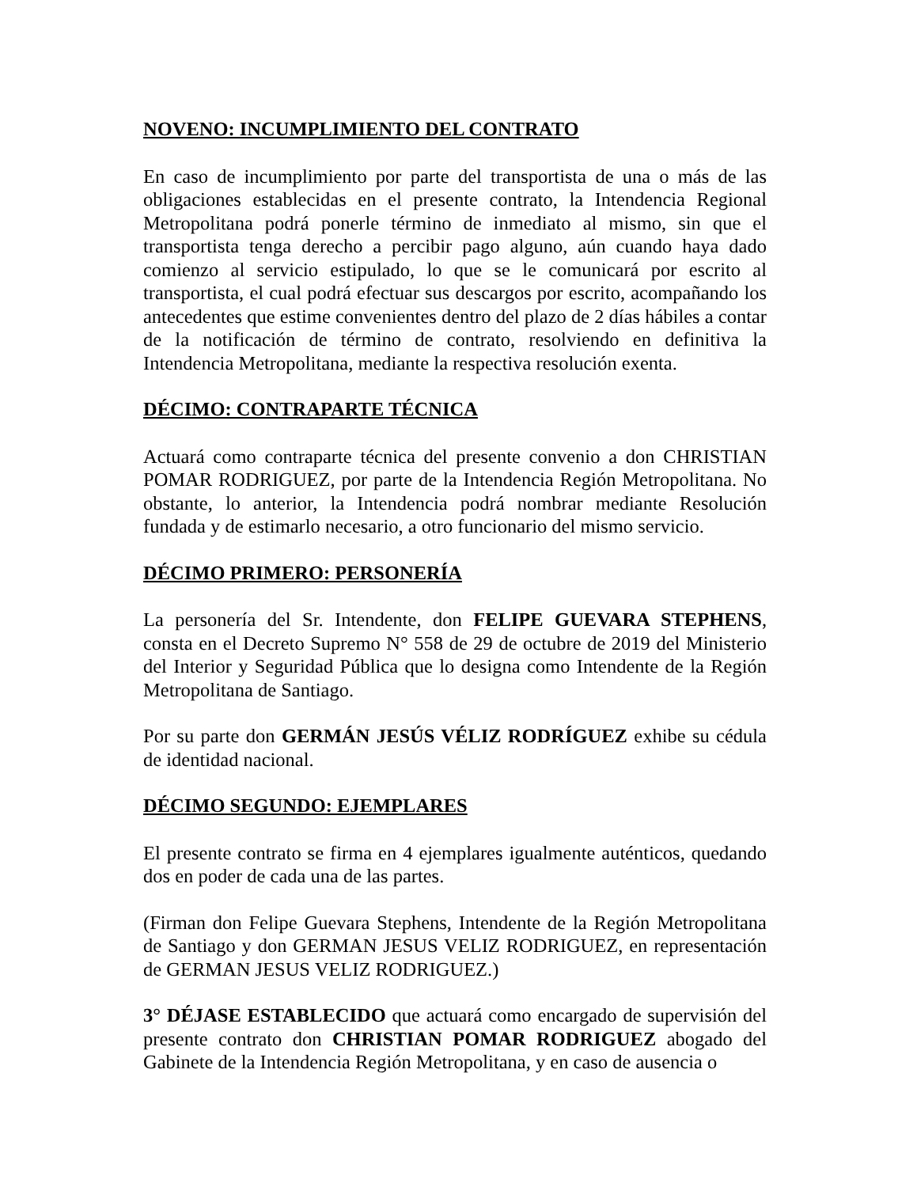NOVENO: INCUMPLIMIENTO DEL CONTRATO
En caso de incumplimiento por parte del transportista de una o más de las obligaciones establecidas en el presente contrato, la Intendencia Regional Metropolitana podrá ponerle término de inmediato al mismo, sin que el transportista tenga derecho a percibir pago alguno, aún cuando haya dado comienzo al servicio estipulado, lo que se le comunicará por escrito al transportista, el cual podrá efectuar sus descargos por escrito, acompañando los antecedentes que estime convenientes dentro del plazo de 2 días hábiles a contar de la notificación de término de contrato, resolviendo en definitiva la Intendencia Metropolitana, mediante la respectiva resolución exenta.
DÉCIMO: CONTRAPARTE TÉCNICA
Actuará como contraparte técnica del presente convenio a don CHRISTIAN POMAR RODRIGUEZ, por parte de la Intendencia Región Metropolitana. No obstante, lo anterior, la Intendencia podrá nombrar mediante Resolución fundada y de estimarlo necesario, a otro funcionario del mismo servicio.
DÉCIMO PRIMERO: PERSONERÍA
La personería del Sr. Intendente, don FELIPE GUEVARA STEPHENS, consta en el Decreto Supremo N° 558 de 29 de octubre de 2019 del Ministerio del Interior y Seguridad Pública que lo designa como Intendente de la Región Metropolitana de Santiago.
Por su parte don GERMÁN JESÚS VÉLIZ RODRÍGUEZ exhibe su cédula de identidad nacional.
DÉCIMO SEGUNDO: EJEMPLARES
El presente contrato se firma en 4 ejemplares igualmente auténticos, quedando dos en poder de cada una de las partes.
(Firman don Felipe Guevara Stephens, Intendente de la Región Metropolitana de Santiago y don GERMAN JESUS VELIZ RODRIGUEZ, en representación de GERMAN JESUS VELIZ RODRIGUEZ.)
3° DÉJASE ESTABLECIDO que actuará como encargado de supervisión del presente contrato don CHRISTIAN POMAR RODRIGUEZ abogado del Gabinete de la Intendencia Región Metropolitana, y en caso de ausencia o